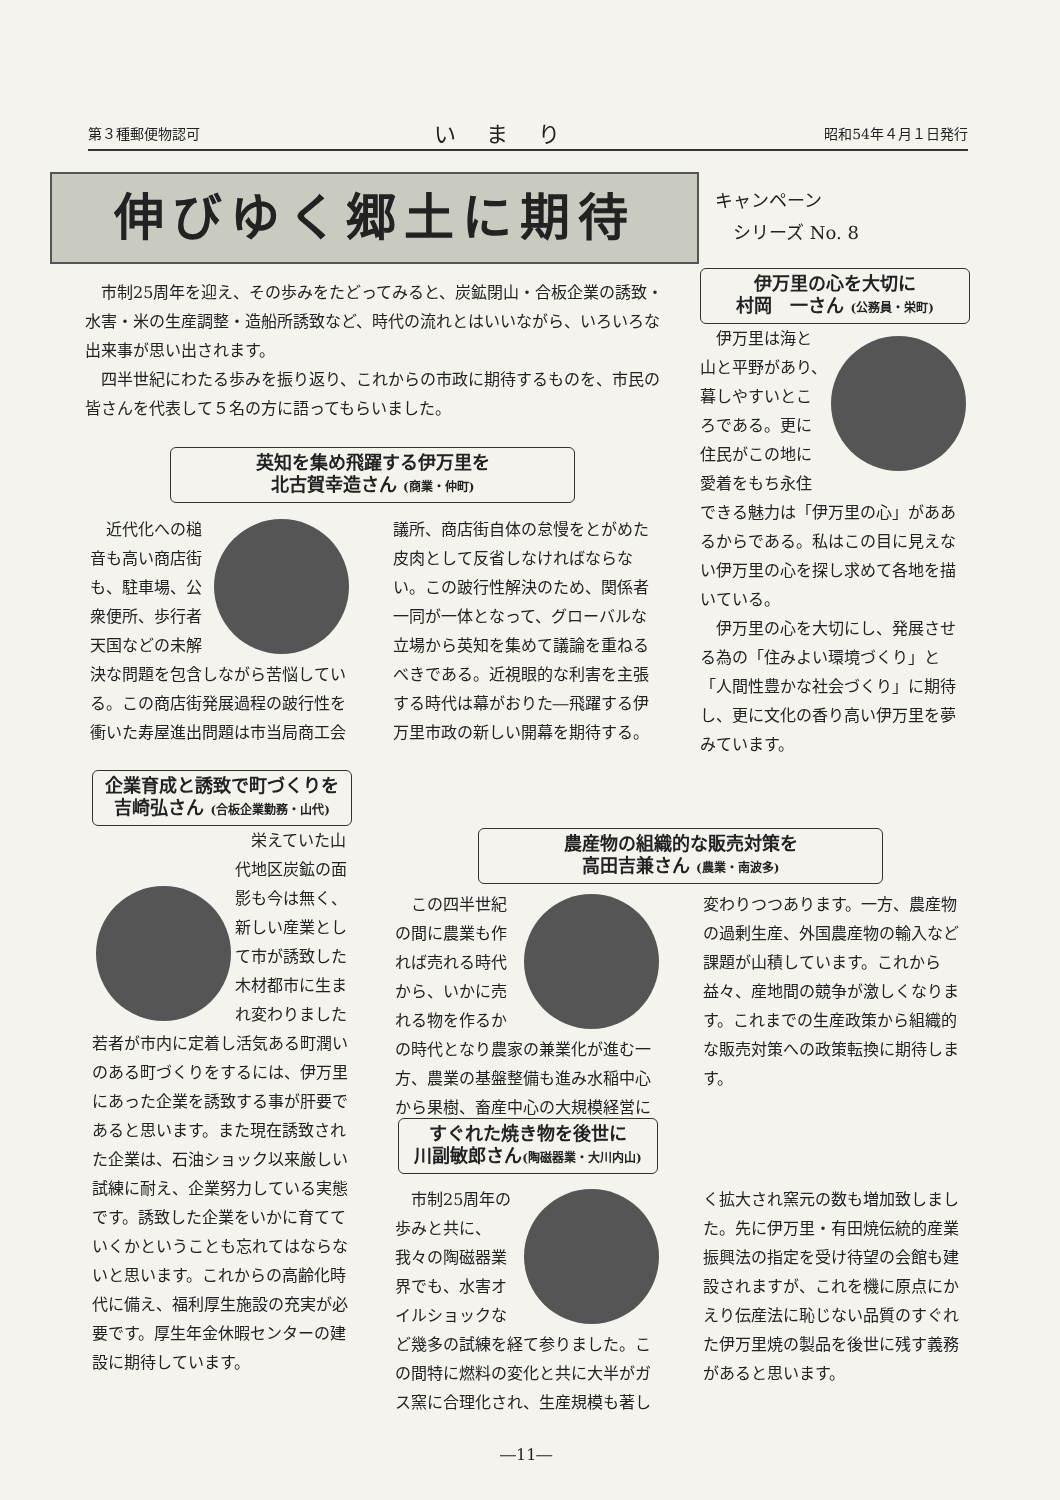第３種郵便物認可 いまり 昭和54年４月１日発行
伸びゆく郷土に期待
キャンペーン
　シリーズ No. 8
市制25周年を迎え、その歩みをたどってみると、炭鉱閉山・合板企業の誘致・水害・米の生産調整・造船所誘致など、時代の流れとはいいながら、いろいろな出来事が思い出されます。
四半世紀にわたる歩みを振り返り、これからの市政に期待するものを、市民の皆さんを代表して５名の方に語ってもらいました。
伊万里の心を大切に
村岡　一さん (公務員・栄町)
伊万里は海と山と平野があり、暮しやすいところである。更に住民がこの地に愛着をもち永住できる魅力は「伊万里の心」がああるからである。私はこの目に見えない伊万里の心を探し求めて各地を描いている。
伊万里の心を大切にし、発展させる為の「住みよい環境づくり」と「人間性豊かな社会づくり」に期待し、更に文化の香り高い伊万里を夢みています。
英知を集め飛躍する伊万里を
北古賀幸造さん (商業・仲町)
近代化への槌音も高い商店街も、駐車場、公衆便所、歩行者天国などの未解決な問題を包含しながら苦悩している。この商店街発展過程の跛行性を衝いた寿屋進出問題は市当局商工会議所、商店街自体の怠慢をとがめた皮肉として反省しなければならない。この跛行性解決のため、関係者一同が一体となって、グローバルな立場から英知を集めて議論を重ねるべきである。近視眼的な利害を主張する時代は幕がおりた―飛躍する伊万里市政の新しい開幕を期待する。
企業育成と誘致で町づくりを
吉崎弘さん (合板企業勤務・山代)
栄えていた山代地区炭鉱の面影も今は無く、新しい産業として市が誘致した木材都市に生まれ変わりました若者が市内に定着し活気ある町潤いのある町づくりをするには、伊万里にあった企業を誘致する事が肝要であると思います。また現在誘致された企業は、石油ショック以来厳しい試練に耐え、企業努力している実態です。誘致した企業をいかに育てていくかということも忘れてはならないと思います。これからの高齢化時代に備え、福利厚生施設の充実が必要です。厚生年金休暇センターの建設に期待しています。
農産物の組織的な販売対策を
高田吉兼さん (農業・南波多)
この四半世紀の間に農業も作れば売れる時代から、いかに売れる物を作るかの時代となり農家の兼業化が進む一方、農業の基盤整備も進み水稲中心から果樹、畜産中心の大規模経営に変わりつつあります。一方、農産物の過剰生産、外国農産物の輸入など課題が山積しています。これから益々、産地間の競争が激しくなります。これまでの生産政策から組織的な販売対策への政策転換に期待します。
すぐれた焼き物を後世に
川副敏郎さん(陶磁器業・大川内山)
市制25周年の歩みと共に、我々の陶磁器業界でも、水害オイルショックなど幾多の試練を経て参りました。この間特に燃料の変化と共に大半がガス窯に合理化され、生産規模も著しく拡大され窯元の数も増加致しました。先に伊万里・有田焼伝統的産業振興法の指定を受け待望の会館も建設されますが、これを機に原点にかえり伝産法に恥じない品質のすぐれた伊万里焼の製品を後世に残す義務があると思います。
―11―